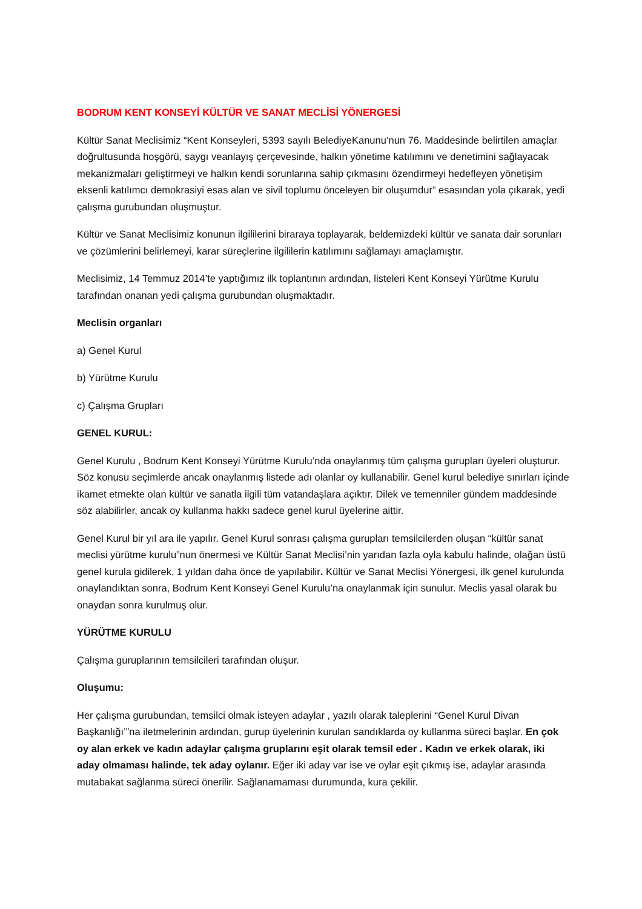BODRUM KENT KONSEYİ KÜLTÜR VE SANAT MECLİSİ YÖNERGESİ
Kültür Sanat Meclisimiz “Kent Konseyleri, 5393 sayılı BelediyeKanunu’nun 76. Maddesinde belirtilen amaçlar doğrultusunda hoşgörü, saygı veanlayış çerçevesinde, halkın yönetime katılımını ve denetimini sağlayacak mekanizmaları geliştirmeyi ve halkın kendi sorunlarına sahip çıkmasını özendirmeyi hedefleyen yönetişim eksenli katılımcı demokrasiyi esas alan ve sivil toplumu önceleyen bir oluşumdur” esasından yola çıkarak, yedi çalışma gurubundan oluşmuştur.
Kültür ve Sanat Meclisimiz konunun ilgililerini biraraya toplayarak, beldemizdeki kültür ve sanata dair sorunları ve çözümlerini belirlemeyi, karar süreçlerine ilgililerin katılımını sağlamayı amaçlamıştır.
Meclisimiz, 14 Temmuz 2014’te yaptığımız ilk toplantının ardından, listeleri Kent Konseyi Yürütme Kurulu tarafından onanan yedi çalışma gurubundan oluşmaktadır.
Meclisin organları
a) Genel Kurul
b) Yürütme Kurulu
c) Çalışma Grupları
GENEL KURUL:
Genel Kurulu , Bodrum Kent Konseyi Yürütme Kurulu’nda onaylanmış tüm çalışma gurupları üyeleri oluşturur. Söz konusu seçimlerde ancak onaylanmış listede adı olanlar oy kullanabilir. Genel kurul belediye sınırları içinde ikamet etmekte olan kültür ve sanatla ilgili tüm vatandaşlara açıktır. Dilek ve temenniler gündem maddesinde söz alabilirler, ancak oy kullanma hakkı sadece genel kurul üyelerine aittir.
Genel Kurul bir yıl ara ile yapılır. Genel Kurul sonrası çalışma gurupları temsilcilerden oluşan “kültür sanat meclisi yürütme kurulu”nun önermesi ve Kültür Sanat Meclisi’nin yarıdan fazla oyla kabulu halinde, olağan üstü genel kurula gidilerek, 1 yıldan daha önce de yapılabilir. Kültür ve Sanat Meclisi Yönergesi, ilk genel kurulunda onaylandıktan sonra, Bodrum Kent Konseyi Genel Kurulu’na onaylanmak için sunulur. Meclis yasal olarak bu onaydan sonra kurulmuş olur.
YÜRÜTME KURULU
Çalışma guruplarının temsilcileri tarafından oluşur.
Oluşumu:
Her çalışma gurubundan, temsilci olmak isteyen adaylar , yazılı olarak taleplerini “Genel Kurul Divan Başkanlığı’”na iletmelerinin ardından, gurup üyelerinin kurulan sandıklarda oy kullanma süreci başlar. En çok oy alan erkek ve kadın adaylar çalışma gruplarını eşit olarak temsil eder . Kadın ve erkek olarak, iki aday olmaması halinde, tek aday oylanır. Eğer iki aday var ise ve oylar eşit çıkmış ise, adaylar arasında mutabakat sağlanma süreci önerilir. Sağlanamaması durumunda, kura çekilir.